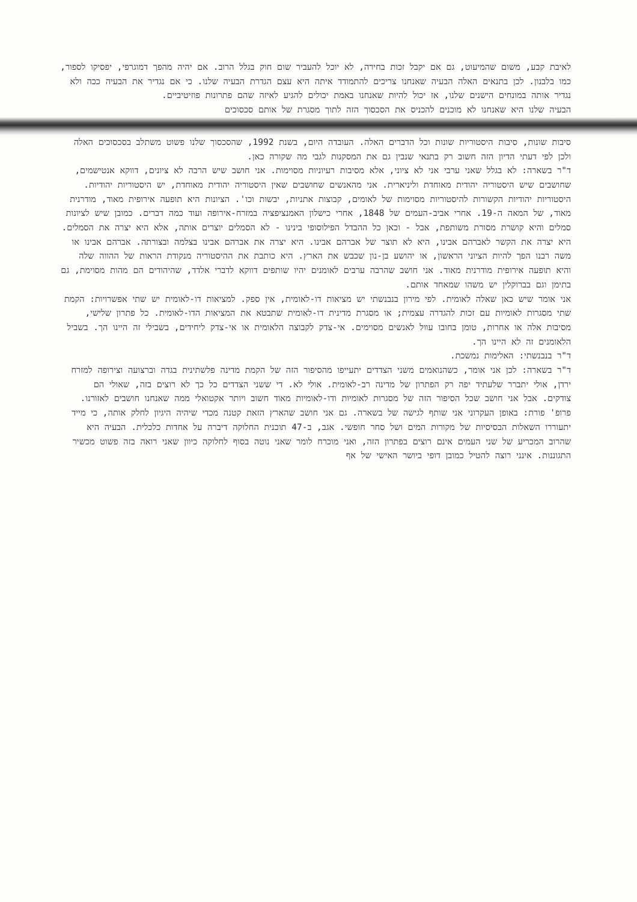לאיבת קבע, משום שהמיעוט, גם אם יקבל זכות בחירה, לא יוכל להעביר שום חוק בגלל הרוב. אם יהיה מהפך דמוגרפי, יפסיקו לספור, כמו בלבנון. לכן בתנאים האלה הבעיה שאנחנו צריכים להתמודד איתה היא עצם הגדרת הבעיה שלנו. כי אם נגדיר את הבעיה ככה ולא נגדיר אותה במונחים הישנים שלנו, אז יכול להיות שאנחנו באמת יכולים להגיע לאיזה שהם פתרונות פוזיטיביים.
הבעיה שלנו היא שאנחנו לא מוכנים להכניס את הסכסוך הזה לתוך מסגרת של אותם סכסוכים
סיבות שונות, סיבות היסטוריות שונות וכל הדברים האלה. העובדה היום, בשנת 1992, שהסכסוך שלנו פשוט משתלב בסכסוכים האלה ולכן לפי דעתי הדיון הזה חשוב רק בתנאי שנבין גם את המסקנות לגבי מה שקורה כאן.
ד"ר בשארה: לא בגלל שאני ערבי אני לא ציוני, אלא מסיבות רעיוניות מסוימות. אני חושב שיש הרבה לא ציונים, דווקא אנטישמים, שחושבים שיש היסטוריה יהודית מאוחדת וליניארית. אני מהאנשים שחושבים שאין היסטוריה יהודית מאוחדת, יש היסטוריות יהודיות. היסטוריות יהודיות הקשורות להיסטוריות מסוימות של לאומים, קבוצות אתניות, יבשות וכו'. הציונות היא תופעה אירופית מאוד, מודרנית מאוד, של המאה ה-19. אחרי אביב-העמים של 1848, אחרי כישלון האמנציפציה במזרח-אירופה ועוד כמה דברים. כמובן שיש לציונות סמלים והיא קושרת מסורת משותפת, אבל - וכאן כל ההבדל הפילוסופי בינינו - לא הסמלים יוצרים אותה, אלא היא יצרה את הסמלים. היא יצרה את הקשר לאברהם אבינו, היא לא תוצר של אברהם אבינו. היא יצרה את אברהם אבינו בצלמה ובצורתה. אברהם אבינו או משה רבנו הפך להיות הציוני הראשון, או יהושע בן-נון שכבש את הארץ. היא כותבת את ההיסטוריה מנקודת הראות של ההווה שלה והיא תופעה אירופית מודרנית מאוד. אני חושב שהרבה ערבים לאומנים יהיו שותפים דווקא לדברי אלדד, שהיהודים הם מהות מסוימת, גם בתימן וגם בברוקלין יש משהו שמאחד אותם.
אני אומר שיש כאן שאלה לאומית. לפי מירון בנבנשתי יש מציאות דו-לאומית, אין ספק. למציאות דו-לאומית יש שתי אפשרויות: הקמת שתי מסגרות לאומיות עם זכות להגדרה עצמית; או מסגרת מדינית דו-לאומית שתבטא את המציאות הדו-לאומית. כל פתרון שלישי, מסיבות אלה או אחרות, טומן בחובו עוול לאנשים מסוימים. אי-צדק לקבוצה הלאומית או אי-צדק ליחידים, בשבילי זה היינו הך. בשביל הלאומנים זה לא היינו הך.
ד"ר בנבנשתי: האלימות נמשכת.
ד"ר בשארה: לכן אני אומר, כשהנואמים משני הצדדים יתעייפו מהסיפור הזה של הקמת מדינה פלשתינית בגדה וברצועה וצירופה למזרח ירדן, אולי יתברר שלעתיד יפה רק הפתרון של מדינה רב-לאומית. אולי לא. די ששני הצדדים כל כך לא רוצים בזה, שאולי הם צודקים. אבל אני חושב שכל הסיפור הזה של מסגרות לאומיות ודו-לאומיות מאוד חשוב ויותר אקטואלי ממה שאנחנו חושבים לאזורנו.
פרופ' פורת: באופן העקרוני אני שותף לגישה של בשארה. גם אני חושב שהארץ הזאת קטנה מכדי שיהיה היגיון לחלק אותה, כי מייד יתעוררו השאלות הבסיסיות של מקורות המים ושל סחר חופשי. אגב, ב-47 תוכנית החלוקה דיברה על אחדות כלכלית. הבעיה היא שהרוב המכריע של שני העמים אינם רוצים בפתרון הזה, ואני מוכרח לומר שאני נוטה בסוף לחלוקה כיוון שאני רואה בזה פשוט מכשיר התגוננות. אינני רוצה להטיל כמובן דופי ביושר האישי של אף